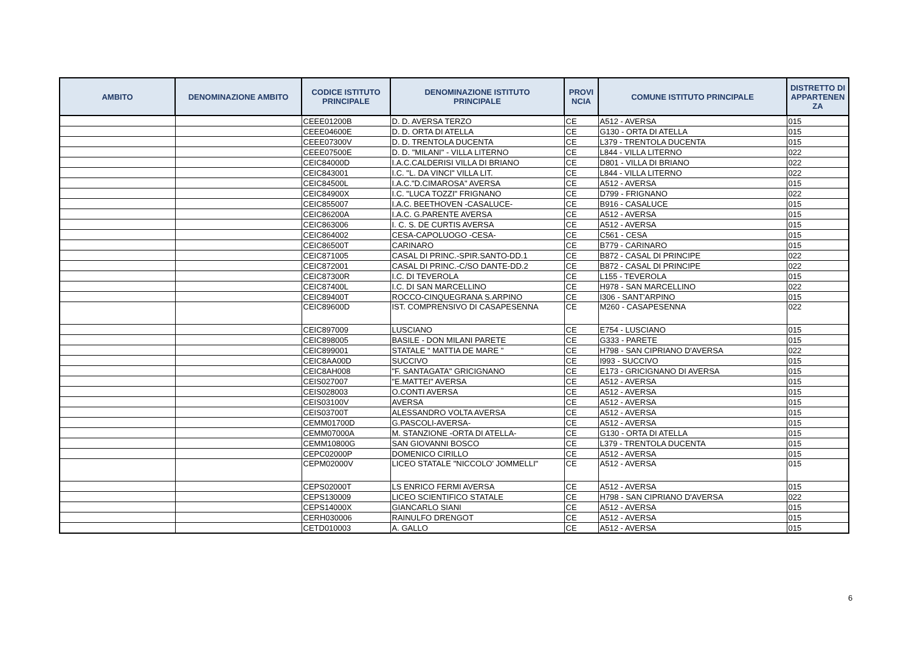| AMBITO | DENOMINAZIONE AMBITO | CODICE ISTITUTO PRINCIPALE | DENOMINAZIONE ISTITUTO PRINCIPALE | PROVI NCIA | COMUNE ISTITUTO PRINCIPALE | DISTRETTO DI APPARTENEN ZA |
| --- | --- | --- | --- | --- | --- | --- |
| | | CEEE01200B | D. D. AVERSA TERZO | CE | A512 - AVERSA | 015 |
| | | CEEE04600E | D. D. ORTA DI ATELLA | CE | G130 - ORTA DI ATELLA | 015 |
| | | CEEE07300V | D. D. TRENTOLA DUCENTA | CE | L379 - TRENTOLA DUCENTA | 015 |
| | | CEEE07500E | D. D. "MILANI" - VILLA LITERNO | CE | L844 - VILLA LITERNO | 022 |
| | | CEIC84000D | I.A.C.CALDERISI VILLA DI BRIANO | CE | D801 - VILLA DI BRIANO | 022 |
| | | CEIC843001 | I.C. "L. DA VINCI" VILLA LIT. | CE | L844 - VILLA LITERNO | 022 |
| | | CEIC84500L | I.A.C."D.CIMAROSA" AVERSA | CE | A512 - AVERSA | 015 |
| | | CEIC84900X | I.C. "LUCA TOZZI" FRIGNANO | CE | D799 - FRIGNANO | 022 |
| | | CEIC855007 | I.A.C. BEETHOVEN -CASALUCE- | CE | B916 - CASALUCE | 015 |
| | | CEIC86200A | I.A.C. G.PARENTE AVERSA | CE | A512 - AVERSA | 015 |
| | | CEIC863006 | I. C. S. DE CURTIS AVERSA | CE | A512 - AVERSA | 015 |
| | | CEIC864002 | CESA-CAPOLUOGO -CESA- | CE | C561 - CESA | 015 |
| | | CEIC86500T | CARINARO | CE | B779 - CARINARO | 015 |
| | | CEIC871005 | CASAL DI PRINC.-SPIR.SANTO-DD.1 | CE | B872 - CASAL DI PRINCIPE | 022 |
| | | CEIC872001 | CASAL DI PRINC.-C/SO DANTE-DD.2 | CE | B872 - CASAL DI PRINCIPE | 022 |
| | | CEIC87300R | I.C. DI TEVEROLA | CE | L155 - TEVEROLA | 015 |
| | | CEIC87400L | I.C. DI SAN MARCELLINO | CE | H978 - SAN MARCELLINO | 022 |
| | | CEIC89400T | ROCCO-CINQUEGRANA S.ARPINO | CE | I306 - SANT'ARPINO | 015 |
| | | CEIC89600D | IST. COMPRENSIVO DI CASAPESENNA | CE | M260 - CASAPESENNA | 022 |
| | | CEIC897009 | LUSCIANO | CE | E754 - LUSCIANO | 015 |
| | | CEIC898005 | BASILE - DON MILANI PARETE | CE | G333 - PARETE | 015 |
| | | CEIC899001 | STATALE " MATTIA DE MARE " | CE | H798 - SAN CIPRIANO D'AVERSA | 022 |
| | | CEIC8AA00D | SUCCIVO | CE | I993 - SUCCIVO | 015 |
| | | CEIC8AH008 | "F. SANTAGATA" GRICIGNANO | CE | E173 - GRICIGNANO DI AVERSA | 015 |
| | | CEIS027007 | "E.MATTEI" AVERSA | CE | A512 - AVERSA | 015 |
| | | CEIS028003 | O.CONTI AVERSA | CE | A512 - AVERSA | 015 |
| | | CEIS03100V | AVERSA | CE | A512 - AVERSA | 015 |
| | | CEIS03700T | ALESSANDRO VOLTA AVERSA | CE | A512 - AVERSA | 015 |
| | | CEMM01700D | G.PASCOLI-AVERSA- | CE | A512 - AVERSA | 015 |
| | | CEMM07000A | M. STANZIONE -ORTA DI ATELLA- | CE | G130 - ORTA DI ATELLA | 015 |
| | | CEMM10800G | SAN GIOVANNI BOSCO | CE | L379 - TRENTOLA DUCENTA | 015 |
| | | CEPC02000P | DOMENICO CIRILLO | CE | A512 - AVERSA | 015 |
| | | CEPM02000V | LICEO STATALE "NICCOLO' JOMMELLI" | CE | A512 - AVERSA | 015 |
| | | CEPS02000T | LS ENRICO FERMI AVERSA | CE | A512 - AVERSA | 015 |
| | | CEPS130009 | LICEO SCIENTIFICO STATALE | CE | H798 - SAN CIPRIANO D'AVERSA | 022 |
| | | CEPS14000X | GIANCARLO SIANI | CE | A512 - AVERSA | 015 |
| | | CERH030006 | RAINULFO DRENGOT | CE | A512 - AVERSA | 015 |
| | | CETD010003 | A. GALLO | CE | A512 - AVERSA | 015 |
6